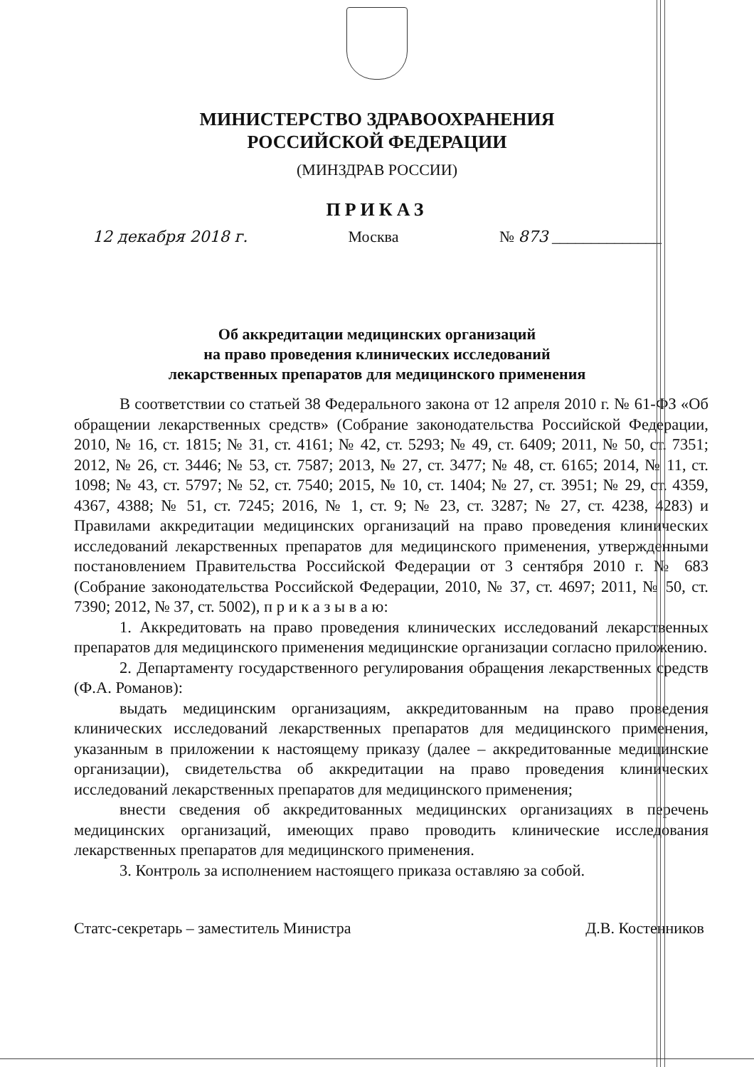МИНИСТЕРСТВО ЗДРАВООХРАНЕНИЯ
РОССИЙСКОЙ ФЕДЕРАЦИИ
(МИНЗДРАВ РОССИИ)
ПРИКАЗ
12 декабря 2018 г. Москва № 873 ______________
Об аккредитации медицинских организаций
на право проведения клинических исследований
лекарственных препаратов для медицинского применения
В соответствии со статьей 38 Федерального закона от 12 апреля 2010 г. № 61-ФЗ «Об обращении лекарственных средств» (Собрание законодательства Российской Федерации, 2010, № 16, ст. 1815; № 31, ст. 4161; № 42, ст. 5293; № 49, ст. 6409; 2011, № 50, ст. 7351; 2012, № 26, ст. 3446; № 53, ст. 7587; 2013, № 27, ст. 3477; № 48, ст. 6165; 2014, № 11, ст. 1098; № 43, ст. 5797; № 52, ст. 7540; 2015, № 10, ст. 1404; № 27, ст. 3951; № 29, ст. 4359, 4367, 4388; № 51, ст. 7245; 2016, № 1, ст. 9; № 23, ст. 3287; № 27, ст. 4238, 4283) и Правилами аккредитации медицинских организаций на право проведения клинических исследований лекарственных препаратов для медицинского применения, утвержденными постановлением Правительства Российской Федерации от 3 сентября 2010 г. № 683 (Собрание законодательства Российской Федерации, 2010, № 37, ст. 4697; 2011, № 50, ст. 7390; 2012, № 37, ст. 5002), п р и к а з ы в а ю:
1. Аккредитовать на право проведения клинических исследований лекарственных препаратов для медицинского применения медицинские организации согласно приложению.
2. Департаменту государственного регулирования обращения лекарственных средств (Ф.А. Романов):
выдать медицинским организациям, аккредитованным на право проведения клинических исследований лекарственных препаратов для медицинского применения, указанным в приложении к настоящему приказу (далее – аккредитованные медицинские организации), свидетельства об аккредитации на право проведения клинических исследований лекарственных препаратов для медицинского применения;
внести сведения об аккредитованных медицинских организациях в перечень медицинских организаций, имеющих право проводить клинические исследования лекарственных препаратов для медицинского применения.
3. Контроль за исполнением настоящего приказа оставляю за собой.
Статс-секретарь – заместитель Министра Д.В. Костенников